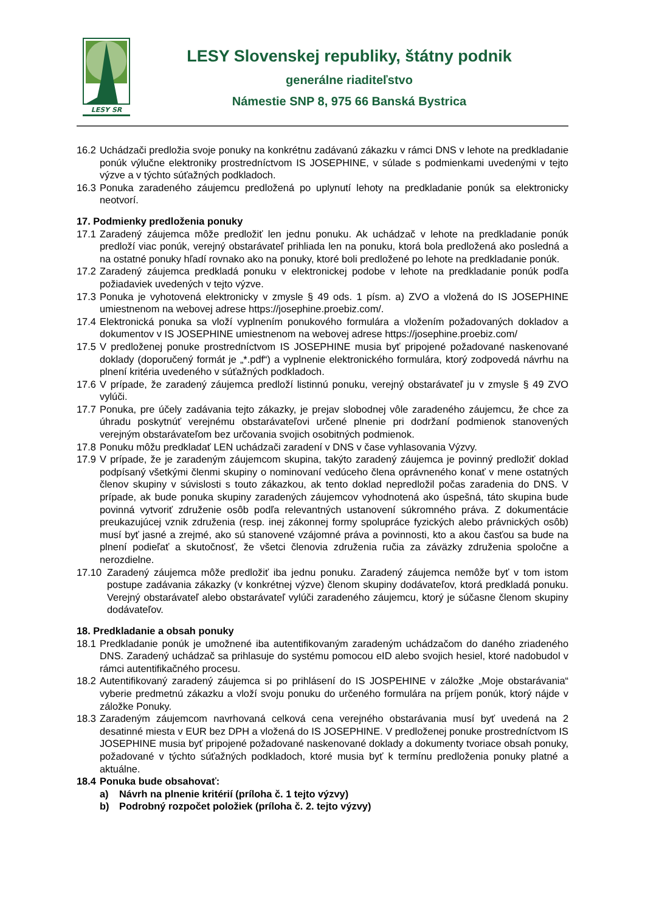LESY SR
LESY Slovenskej republiky, štátny podnik
generálne riaditeľstvo
Námestie SNP 8, 975 66 Banská Bystrica
16.2 Uchádzači predložia svoje ponuky na konkrétnu zadávanú zákazku v rámci DNS v lehote na predkladanie ponúk výlučne elektroniky prostredníctvom IS JOSEPHINE, v súlade s podmienkami uvedenými v tejto výzve a v týchto súťažných podkladoch.
16.3 Ponuka zaradeného záujemcu predložená po uplynutí lehoty na predkladanie ponúk sa elektronicky neotvorí.
17. Podmienky predloženia ponuky
17.1 Zaradený záujemca môže predložiť len jednu ponuku. Ak uchádzač v lehote na predkladanie ponúk predloží viac ponúk, verejný obstarávateľ prihliada len na ponuku, ktorá bola predložená ako posledná a na ostatné ponuky hľadí rovnako ako na ponuky, ktoré boli predložené po lehote na predkladanie ponúk.
17.2 Zaradený záujemca predkladá ponuku v elektronickej podobe v lehote na predkladanie ponúk podľa požiadaviek uvedených v tejto výzve.
17.3 Ponuka je vyhotovená elektronicky v zmysle § 49 ods. 1 písm. a) ZVO a vložená do IS JOSEPHINE umiestnenom na webovej adrese https://josephine.proebiz.com/.
17.4 Elektronická ponuka sa vloží vyplnením ponukového formulára a vložením požadovaných dokladov a dokumentov v IS JOSEPHINE umiestnenom na webovej adrese https://josephine.proebiz.com/
17.5 V predloženej ponuke prostredníctvom IS JOSEPHINE musia byť pripojené požadované naskenované doklady (doporučený formát je „*.pdf“) a vyplnenie elektronického formulára, ktorý zodpovedá návrhu na plnení kritéria uvedeného v súťažných podkladoch.
17.6 V prípade, že zaradený záujemca predloží listinnú ponuku, verejný obstarávateľ ju v zmysle § 49 ZVO vylúči.
17.7 Ponuka, pre účely zadávania tejto zákazky, je prejav slobodnej vôle zaradeného záujemcu, že chce za úhradu poskytnúť verejnému obstarávateľovi určené plnenie pri dodržaní podmienok stanovených verejným obstarávateľom bez určovania svojich osobitných podmienok.
17.8 Ponuku môžu predkladať LEN uchádzači zaradení v DNS v čase vyhlasovania Výzvy.
17.9 V prípade, že je zaradeným záujemcom skupina, takýto zaradený záujemca je povinný predložiť doklad podpísaný všetkými členmi skupiny o nominovaní vedúceho člena oprávneného konať v mene ostatných členov skupiny v súvislosti s touto zákazkou, ak tento doklad nepredložil počas zaradenia do DNS. V prípade, ak bude ponuka skupiny zaradených záujemcov vyhodnotená ako úspešná, táto skupina bude povinná vytvoriť združenie osôb podľa relevantných ustanovení súkromného práva. Z dokumentácie preukazujúcej vznik združenia (resp. inej zákonnej formy spolupráce fyzických alebo právnických osôb) musí byť jasné a zrejmé, ako sú stanovené vzájomné práva a povinnosti, kto a akou časťou sa bude na plnení podieľať a skutočnosť, že všetci členovia združenia ručia za záväzky združenia spoločne a nerozdielne.
17.10 Zaradený záujemca môže predložiť iba jednu ponuku. Zaradený záujemca nemôže byť v tom istom postupe zadávania zákazky (v konkrétnej výzve) členom skupiny dodávateľov, ktorá predkladá ponuku. Verejný obstarávateľ alebo obstarávateľ vylúči zaradeného záujemcu, ktorý je súčasne členom skupiny dodávateľov.
18. Predkladanie a obsah ponuky
18.1 Predkladanie ponúk je umožnené iba autentifikovaným zaradeným uchádzačom do daného zriadeného DNS. Zaradený uchádzač sa prihlasuje do systému pomocou eID alebo svojich hesiel, ktoré nadobudol v rámci autentifikačného procesu.
18.2 Autentifikovaný zaradený záujemca si po prihlásení do IS JOSPEHINE v záložke „Moje obstarávania“ vyberie predmetnú zákazku a vloží svoju ponuku do určeného formulára na príjem ponúk, ktorý nájde v záložke Ponuky.
18.3 Zaradeným záujemcom navrhovaná celková cena verejného obstarávania musí byť uvedená na 2 desatinné miesta v EUR bez DPH a vložená do IS JOSEPHINE. V predloženej ponuke prostredníctvom IS JOSEPHINE musia byť pripojené požadované naskenované doklady a dokumenty tvoriace obsah ponuky, požadované v týchto súťažných podkladoch, ktoré musia byť k termínu predloženia ponuky platné a aktuálne.
18.4 Ponuka bude obsahovať:
a) Návrh na plnenie kritérií (príloha č. 1 tejto výzvy)
b) Podrobný rozpočet položiek (príloha č. 2. tejto výzvy)